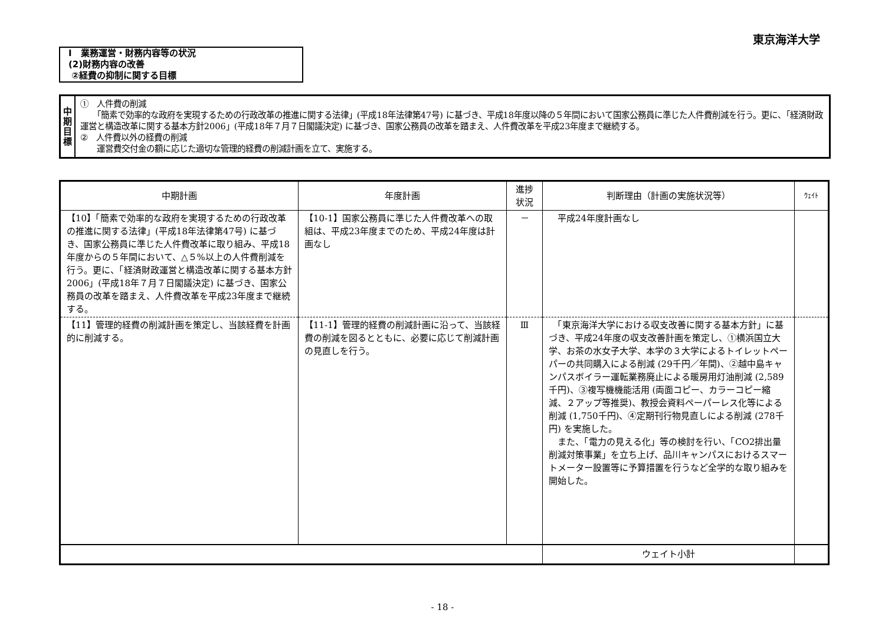東京海洋大学
Ⅰ　業務運営・財務内容等の状況
(2)財務内容の改善
②経費の抑制に関する目標
中
期
目
標
①　人件費の削減
　　「簡素で効率的な政府を実現するための行政改革の推進に関する法律」(平成18年法律第47号) に基づき、平成18年度以降の５年間において国家公務員に準じた人件費削減を行う。更に、「経済財政運営と構造改革に関する基本方針2006」(平成18年７月７日閣議決定) に基づき、国家公務員の改革を踏まえ、人件費改革を平成23年度まで継続する。
②　人件費以外の経費の削減
　　運営費交付金の額に応じた適切な管理的経費の削減計画を立て、実施する。
| 中期計画 | 年度計画 | 進捗 状況 | 判断理由（計画の実施状況等） | ｳｪｲﾄ |
| --- | --- | --- | --- | --- |
| 【10】「簡素で効率的な政府を実現するための行政改革の推進に関する法律」(平成18年法律第47号) に基づき、国家公務員に準じた人件費改革に取り組み、平成18年度からの５年間において、△５%以上の人件費削減を行う。更に、「経済財政運営と構造改革に関する基本方針2006」(平成18年７月７日閣議決定) に基づき、国家公務員の改革を踏まえ、人件費改革を平成23年度まで継続する。 | 【10-1】国家公務員に準じた人件費改革への取組は、平成23年度までのため、平成24年度は計画なし | － | 平成24年度計画なし | |
| 【11】管理的経費の削減計画を策定し、当該経費を計画的に削減する。 | 【11-1】管理的経費の削減計画に沿って、当該経費の削減を図るとともに、必要に応じて削減計画の見直しを行う。 | Ⅲ | 「東京海洋大学における収支改善に関する基本方針」に基づき、平成24年度の収支改善計画を策定し、①横浜国立大学、お茶の水女子大学、本学の３大学によるトイレットペーパーの共同購入による削減 (29千円／年間)、②越中島キャンパスボイラー運転業務廃止による暖房用灯油削減 (2,589千円)、③複写機機能活用 (両面コピー、カラーコピー縮減、２アップ等推奨)、教授会資料ペーパーレス化等による削減 (1,750千円)、④定期刊行物見直しによる削減 (278千円) を実施した。 また、「電力の見える化」等の検討を行い、「CO2排出量削減対策事業」を立ち上げ、品川キャンパスにおけるスマートメーター設置等に予算措置を行うなど全学的な取り組みを開始した。 | |
| | | | ウェイト小計 | |
- 18 -